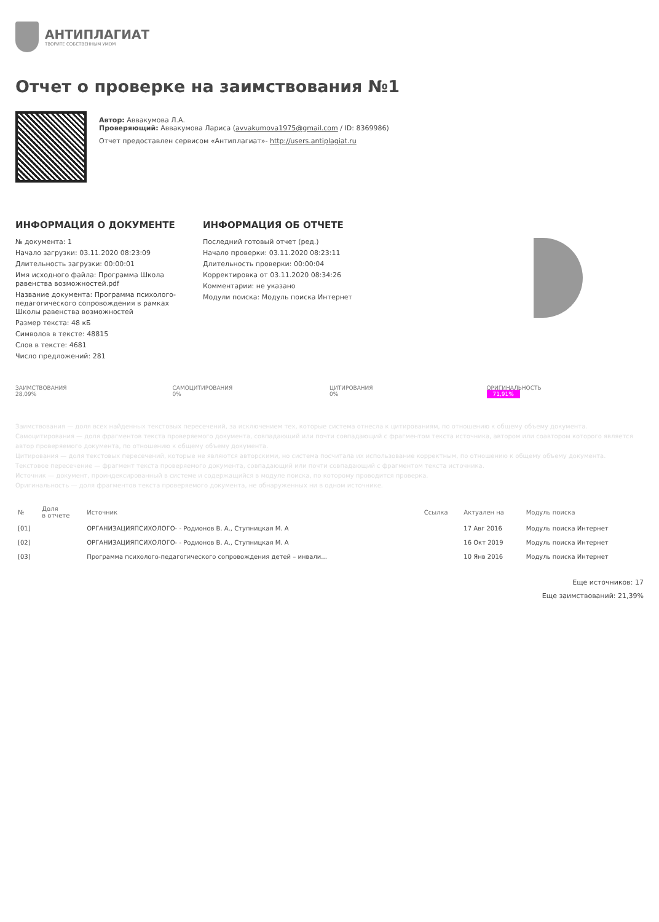АНТИПЛАГИАТ
ТВОРИТЕ СОБСТВЕННЫМ УМОМ
Отчет о проверке на заимствования №1
Автор: Аввакумова Л.А.
Проверяющий: Аввакумова Лариса (avvakumova1975@gmail.com / ID: 8369986)
Отчет предоставлен сервисом «Антиплагиат»- http://users.antiplagiat.ru
ИНФОРМАЦИЯ О ДОКУМЕНТЕ
№ документа: 1
Начало загрузки: 03.11.2020 08:23:09
Длительность загрузки: 00:00:01
Имя исходного файла: Программа Школа равенства возможностей.pdf
Название документа: Программа психолого-педагогического сопровождения в рамках Школы равенства возможностей
Размер текста: 48 кБ
Символов в тексте: 48815
Слов в тексте: 4681
Число предложений: 281
ИНФОРМАЦИЯ ОБ ОТЧЕТЕ
Последний готовый отчет (ред.)
Начало проверки: 03.11.2020 08:23:11
Длительность проверки: 00:00:04
Корректировка от 03.11.2020 08:34:26
Комментарии: не указано
Модули поиска: Модуль поиска Интернет
ЗАИМСТВОВАНИЯ
28,09%
САМОЦИТИРОВАНИЯ
0%
ЦИТИРОВАНИЯ
0%
ОРИГИНАЛЬНОСТЬ
71,91%
Заимствования — доля всех найденных текстовых пересечений, за исключением тех, которые система отнесла к цитированиям, по отношению к общему объему документа.
Самоцитирования — доля фрагментов текста проверяемого документа, совпадающий или почти совпадающий с фрагментом текста источника, автором или соавтором которого является автор проверяемого документа, по отношению к общему объему документа.
Цитирования — доля текстовых пересечений, которые не являются авторскими, но система посчитала их использование корректным, по отношению к общему объему документа.
Текстовое пересечение — фрагмент текста проверяемого документа, совпадающий или почти совпадающий с фрагментом текста источника.
Источник — документ, проиндексированный в системе и содержащийся в модуле поиска, по которому проводится проверка.
Оригинальность — доля фрагментов текста проверяемого документа, не обнаруженных ни в одном источнике.
| № | Доля в отчете | Источник | Ссылка | Актуален на | Модуль поиска |
| --- | --- | --- | --- | --- | --- |
| [01] | | ОРГАНИЗАЦИЯПСИХОЛОГО- - Родионов В. А., Ступницкая М. А | | 17 Авг 2016 | Модуль поиска Интернет |
| [02] | | ОРГАНИЗАЦИЯПСИХОЛОГО- - Родионов В. А., Ступницкая М. А | | 16 Окт 2019 | Модуль поиска Интернет |
| [03] | | Программа психолого-педагогического сопровождения детей – инвали... | | 10 Янв 2016 | Модуль поиска Интернет |
Еще источников: 17
Еще заимствований: 21,39%